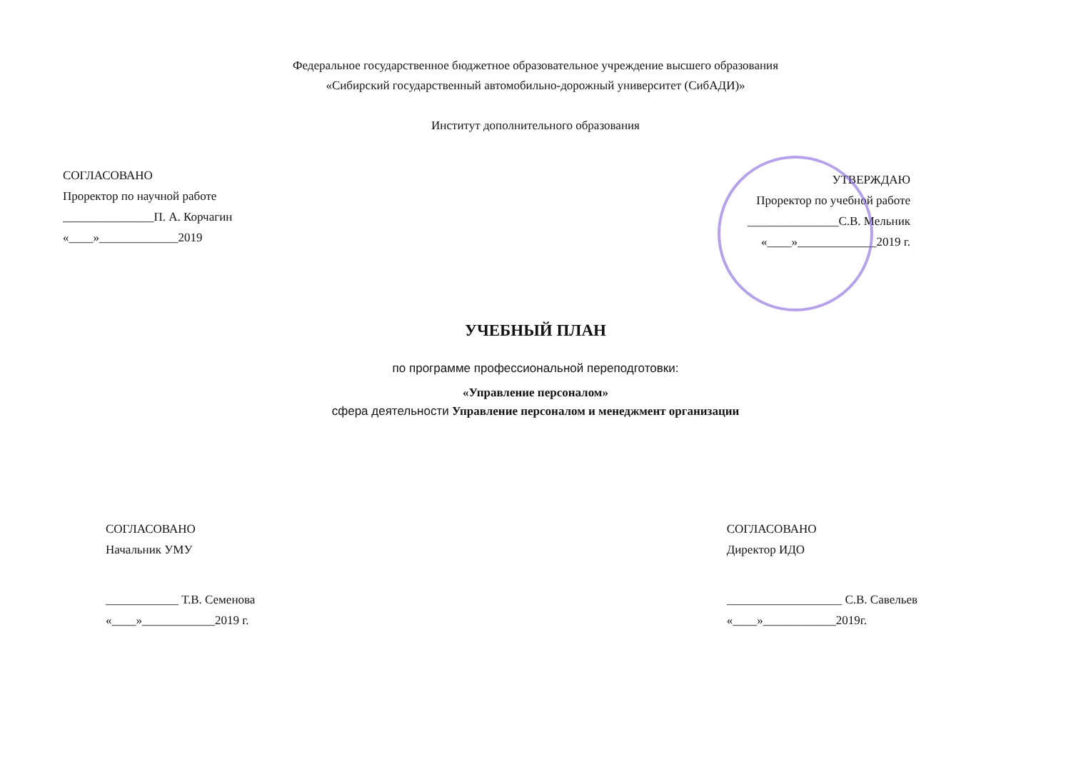Федеральное государственное бюджетное образовательное учреждение высшего образования
«Сибирский государственный автомобильно-дорожный университет (СибАДИ)»
Институт дополнительного образования
СОГЛАСОВАНО
Проректор по научной работе
_______________П. А. Корчагин
«____»_____________2019
УТВЕРЖДАЮ
Проректор по учебной работе
_______________С.В. Мельник
«____»_____________2019 г.
УЧЕБНЫЙ ПЛАН
по программе профессиональной переподготовки:
«Управление персоналом»
сфера деятельности Управление персоналом и менеджмент организации
СОГЛАСОВАНО
Начальник УМУ
____________ Т.В. Семенова
«____»____________2019 г.
СОГЛАСОВАНО
Директор ИДО
___________________ С.В. Савельев
«____»____________2019г.